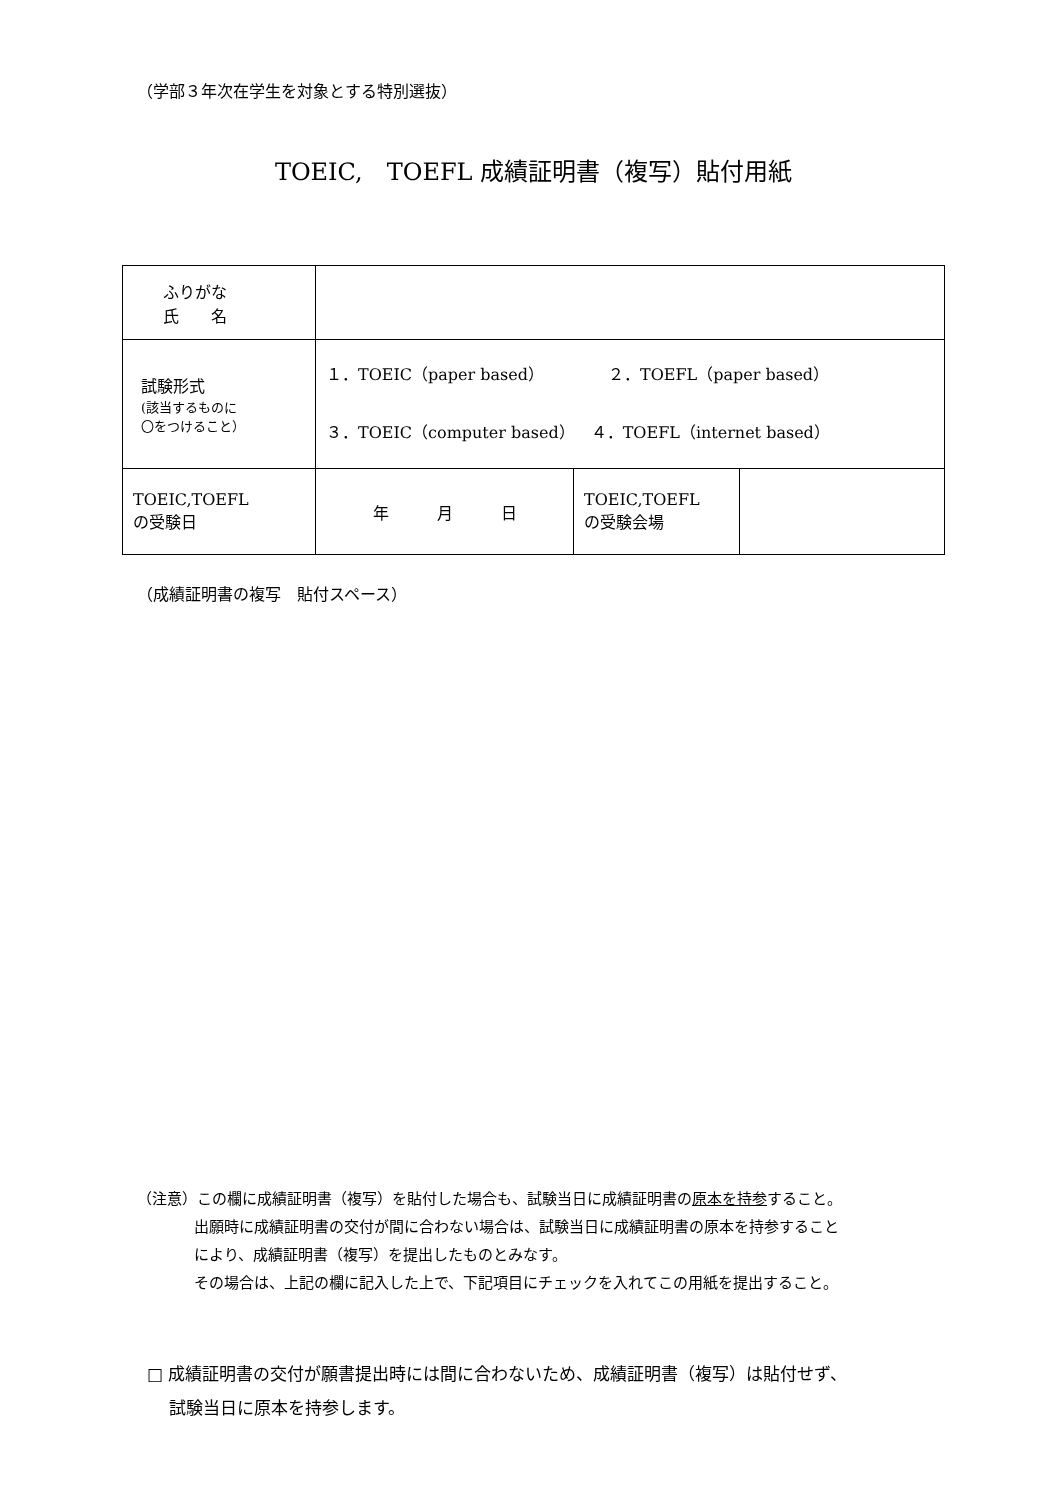（学部３年次在学生を対象とする特別選抜）
TOEIC,　TOEFL 成績証明書（複写）貼付用紙
| ふりがな 氏 名 | | | |
| 試験形式 (該当するものに 〇をつけること） | １．TOEIC（paper based） ２．TOEFL（paper based） ３．TOEIC（computer based） ４．TOEFL（internet based） | | |
| TOEIC,TOEFL の受験日 | 年 月 日 | TOEIC,TOEFL の受験会場 | |
（成績証明書の複写　貼付スペース）
（注意）この欄に成績証明書（複写）を貼付した場合も、試験当日に成績証明書の原本を持参すること。
出願時に成績証明書の交付が間に合わない場合は、試験当日に成績証明書の原本を持参すること
により、成績証明書（複写）を提出したものとみなす。
その場合は、上記の欄に記入した上で、下記項目にチェックを入れてこの用紙を提出すること。
□ 成績証明書の交付が願書提出時には間に合わないため、成績証明書（複写）は貼付せず、
　 試験当日に原本を持参します。